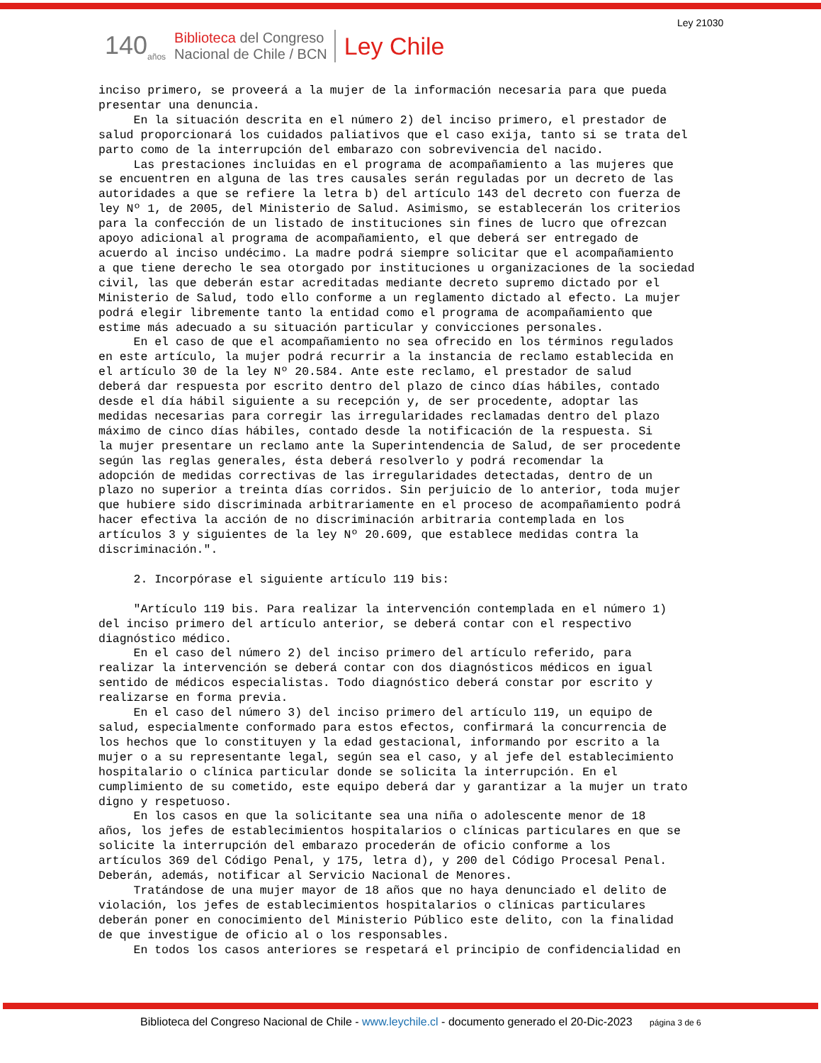Ley 21030
140<sub>años</sub>
Biblioteca del Congreso
Nacional de Chile / BCN
Ley Chile
inciso primero, se proveerá a la mujer de la información necesaria para que pueda presentar una denuncia. En la situación descrita en el número 2) del inciso primero, el prestador de salud proporcionará los cuidados paliativos que el caso exija, tanto si se trata del parto como de la interrupción del embarazo con sobrevivencia del nacido. Las prestaciones incluidas en el programa de acompañamiento a las mujeres que se encuentren en alguna de las tres causales serán reguladas por un decreto de las autoridades a que se refiere la letra b) del artículo 143 del decreto con fuerza de ley Nº 1, de 2005, del Ministerio de Salud. Asimismo, se establecerán los criterios para la confección de un listado de instituciones sin fines de lucro que ofrezcan apoyo adicional al programa de acompañamiento, el que deberá ser entregado de acuerdo al inciso undécimo. La madre podrá siempre solicitar que el acompañamiento a que tiene derecho le sea otorgado por instituciones u organizaciones de la sociedad civil, las que deberán estar acreditadas mediante decreto supremo dictado por el Ministerio de Salud, todo ello conforme a un reglamento dictado al efecto. La mujer podrá elegir libremente tanto la entidad como el programa de acompañamiento que estime más adecuado a su situación particular y convicciones personales. En el caso de que el acompañamiento no sea ofrecido en los términos regulados en este artículo, la mujer podrá recurrir a la instancia de reclamo establecida en el artículo 30 de la ley Nº 20.584. Ante este reclamo, el prestador de salud deberá dar respuesta por escrito dentro del plazo de cinco días hábiles, contado desde el día hábil siguiente a su recepción y, de ser procedente, adoptar las medidas necesarias para corregir las irregularidades reclamadas dentro del plazo máximo de cinco días hábiles, contado desde la notificación de la respuesta. Si la mujer presentare un reclamo ante la Superintendencia de Salud, de ser procedente según las reglas generales, ésta deberá resolverlo y podrá recomendar la adopción de medidas correctivas de las irregularidades detectadas, dentro de un plazo no superior a treinta días corridos. Sin perjuicio de lo anterior, toda mujer que hubiere sido discriminada arbitrariamente en el proceso de acompañamiento podrá hacer efectiva la acción de no discriminación arbitraria contemplada en los artículos 3 y siguientes de la ley Nº 20.609, que establece medidas contra la discriminación.". 2. Incorpórase el siguiente artículo 119 bis: "Artículo 119 bis. Para realizar la intervención contemplada en el número 1) del inciso primero del artículo anterior, se deberá contar con el respectivo diagnóstico médico. En el caso del número 2) del inciso primero del artículo referido, para realizar la intervención se deberá contar con dos diagnósticos médicos en igual sentido de médicos especialistas. Todo diagnóstico deberá constar por escrito y realizarse en forma previa. En el caso del número 3) del inciso primero del artículo 119, un equipo de salud, especialmente conformado para estos efectos, confirmará la concurrencia de los hechos que lo constituyen y la edad gestacional, informando por escrito a la mujer o a su representante legal, según sea el caso, y al jefe del establecimiento hospitalario o clínica particular donde se solicita la interrupción. En el cumplimiento de su cometido, este equipo deberá dar y garantizar a la mujer un trato digno y respetuoso. En los casos en que la solicitante sea una niña o adolescente menor de 18 años, los jefes de establecimientos hospitalarios o clínicas particulares en que se solicite la interrupción del embarazo procederán de oficio conforme a los artículos 369 del Código Penal, y 175, letra d), y 200 del Código Procesal Penal. Deberán, además, notificar al Servicio Nacional de Menores. Tratándose de una mujer mayor de 18 años que no haya denunciado el delito de violación, los jefes de establecimientos hospitalarios o clínicas particulares deberán poner en conocimiento del Ministerio Público este delito, con la finalidad de que investigue de oficio al o los responsables. En todos los casos anteriores se respetará el principio de confidencialidad en
Biblioteca del Congreso Nacional de Chile - www.leychile.cl - documento generado el 20-Dic-2023 página 3 de 6